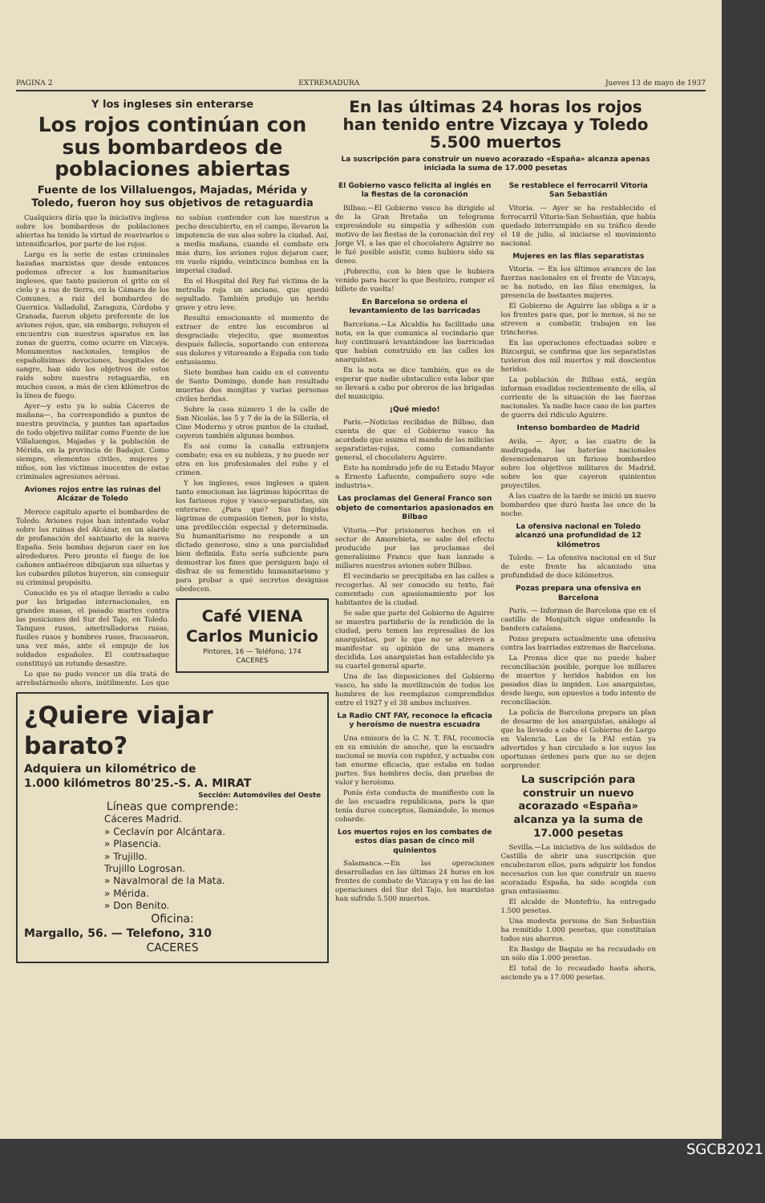PAGINA 2 EXTREMADURA Jueves 13 de mayo de 1937
Y los ingleses sin enterarse
Los rojos continúan con sus bombardeos de poblaciones abiertas
Fuente de los Villaluengos, Majadas, Mérida y Toledo, fueron hoy sus objetivos de retaguardia
Cualquiera diría que la iniciativa inglesa sobre los bombardeos de poblaciones abiertas ha tenido la virtud de reavivarlos o intensificarlos, por parte de los rojos.
Larga es la serie de estas criminales hazañas marxistas que desde entonces podemos ofrecer a los humanitarios ingleses, que tanto pusieron el grito en el cielo y a ras de tierra, en la Cámara de los Comunes, a raíz del bombardeo de Guernica. Valladolid, Zaragoza, Córdoba y Granada, fueron objeto preferente de los aviones rojos, que, sin embargo, rehuyen el encuentro con nuestros aparatos en las zonas de guerra, como ocurre en Vizcaya. Monumentos nacionales, templos de españolísimas devociones, hospitales de sangre, han sido los objetivos de estos raids sobre nuestra retaguardia, en muchos casos, a más de cien kilómetros de la línea de fuego.
Ayer—y esto ya lo sabía Cáceres de mañana—, ha correspondido a puntos de nuestra provincia, y puntos tan apartados de todo objetivo militar como Fuente de los Villaluengos, Majadas y la población de Mérida, en la provincia de Badajoz. Como siempre, elementos civiles, mujeres y niños, son las víctimas inocentes de estas criminales agresiones aéreas.
Aviones rojos entre las ruinas del Alcázar de Toledo
Merece capítulo aparte el bombardeo de Toledo. Aviones rojos han intentado volar sobre las ruinas del Alcázar, en un alarde de profanación del santuario de la nueva España. Seis bombas dejaron caer en los alrededores. Pero pronto el fuego de los cañones antiaéreos dibujaron sus siluetas y los cobardes pilotos huyeron, sin conseguir su criminal propósito.
Conocido es ya el ataque llevado a cabo por las brigadas internacionales, en grandes masas, el pasado martes contra las posiciones del Sur del Tajo, en Toledo. Tanques rusos, ametralladoras rusas, fusiles rusos y hombres rusos, fracasaron, una vez más, ante el empuje de los soldados españoles. El contraataque constituyó un rotundo desastre.
Lo que no pudo vencer un día tratá de arrebatárnoslo ahora, inútilmente. Los que no sabían contender con los nuestros a pecho descubierto, en el campo, llevaron la impotencia de sus alas sobre la ciudad. Así, a media mañana, cuando el combate era más duro, los aviones rojos dejaron caer, en vuelo rápido, veinticinco bombas en la imperial ciudad.
En el Hospital del Rey fué víctima de la metralla roja un anciano, que quedó sepultado. También produjo un herido grave y otro leve.
Resultó emocionante el momento de extraer de entre los escombros al desgraciado viejecito, que momentos después fallecía, soportando con entereza sus dolores y vitoreando a España con todo entusiasmo.
Siete bombas han caído en el convento de Santo Domingo, donde han resultado muertas dos monjitas y varias personas civiles heridas.
Sobre la casa número 1 de la calle de San Nicolás, las 5 y 7 de la de la Sillería, el Cine Moderno y otros puntos de la ciudad, cayeron también algunas bombas.
Es así como la canalla extranjera combate; esa es su nobleza, y no puede ser otra en los profesionales del robo y el crimen.
Y los ingleses, esos ingleses a quien tanto emocionan las lágrimas hipócritas de los fariseos rojos y vasco-separatistas, sin enterarse. ¿Para qué? Sus fingidas lágrimas de compasión tienen, por lo visto, una predilección especial y determinada. Su humanitarismo no responde a un dictado generoso, sino a una parcialidad bien definida. Esto sería suficiente para demostrar los fines que persiguen bajo el disfraz de su fementido humanitarismo y para probar a qué secretos designios obedecen.
Café VIENA
Carlos Municio
Pintores, 16 — Teléfono, 174
CACERES
¿Quiere viajar barato?
Adquiera un kilométrico de
1.000 kilómetros 80'25.-S. A. MIRAT
Sección: Automóviles del Oeste
Líneas que comprende:
Cáceres Madrid.
» Ceclavín por Alcántara.
» Plasencia.
» Trujillo.
Trujillo Logrosan.
» Navalmoral de la Mata.
» Mérida.
» Don Benito.
Oficina:
Margallo, 56. — Telefono, 310
CACERES
En las últimas 24 horas los rojos han tenido entre Vizcaya y Toledo 5.500 muertos
La suscripción para construir un nuevo acorazado «España» alcanza apenas iniciada la suma de 17.000 pesetas
El Gobierno vasco felicita al inglés en la fiestas de la coronación
Bilbao.—El Gobierno vasco ha dirigido al de la Gran Bretaña un telegrama expresándole su simpatía y adhesión con motivo de las fiestas de la coronación del rey Jorge VI, a las que el chocolatero Aguirre no le fué posible asistir, como hubiera sido su deseo.
¡Pobrecito, con lo bien que le hubiera venido para hacer lo que Besteiro, romper el billete de vuelta!
En Barcelona se ordena el levantamiento de las barricadas
Barcelona.—La Alcaldía ha facilitado una nota, en la que comunica al vecindario que hoy continuará levantándose las barricadas que habían construído en las calles los anarquistas.
En la nota se dice también, que es de esperar que nadie obstaculice esta labor que se llevará a cabo por obreros de las brigadas del municipio.
¡Qué miedo!
París.—Noticias recibidas de Bilbao, dan cuenta de que el Gobierno vasco ha acordado que asuma el mando de las milicias separatistas-rojas, como comandante general, el chocolatero Aguirre.
Este ha nombrado jefe de su Estado Mayor a Ernesto Lafuente, compañero suyo «de industria».
Las proclamas del General Franco son objeto de comentarios apasionados en Bilbao
Vitoria.—Por prisioneros hechos en el sector de Amorebieta, se sabe del efecto producido por las proclamas del generalísimo Franco que han lanzado a millares nuestros aviones sobre Bilbao.
El vecindario se precipitaba en las calles a recogerlas. Al ser conocido su texto, fué comentado con apasionamiento por los habitantes de la ciudad.
Se sabe que parte del Gobierno de Aguirre se muestra partidario de la rendición de la ciudad, pero temen las represalias de los anarquistas, por lo que no se atreven a manifestar su opinión de una manera decidida. Los anarquistas han establecido ya su cuartel general aparte.
Una de las disposiciones del Gobierno vasco, ha sido la movilización de todos los hombres de los reemplazos comprendidos entre el 1927 y el 38 ambos inclusives.
La Radio CNT FAY, reconoce la eficacia y heroísmo de nuestra escuadra
Una emisora de la C. N. T. FAI, reconocía en su emisión de anoche, que la escuadra nacional se movía con rapidez, y actuaba con tan enorme eficacia, que estaba en todas partes. Sus hombres decía, dan pruebas de valor y heroísmo.
Ponía ésta conducta de manifiesto con la de las escuadra republicana, para la que tenía duros conceptos, llamándole, lo menos cobarde.
Los muertos rojos en los combates de estos días pasan de cinco mil quinientos
Salamanca.—En las operaciones desarrolladas en las últimas 24 horas en los frentes de combate de Vizcaya y en las de las operaciones del Sur del Tajo, los marxistas han sufrido 5.500 muertos.
Se restablece el ferrocarril Vitoria San Sebastián
Vitoria. — Ayer se ha restablecido el ferrocarril Vitoria-San Sebastián, que había quedado interrumpido en su tráfico desde el 18 de julio, al iniciarse el movimiento nacional.
Mujeres en las filas separatistas
Vitoria. — En los últimos avances de las fuerzas nacionales en el frente de Vizcaya, se ha notado, en las filas enemigas, la presencia de bastantes mujeres.
El Gobierno de Aguirre las obliga a ir a los frentes para que, por lo menos, si no se atreven a combatir, trabajen en las trincheras.
En las operaciones efectuadas sobre e Bizcargui, se confirma que los separatistas tuvieron dos mil muertos y mil doscientos heridos.
La población de Bilbao está, según informan evadidos recientemente de ella, al corriente de la situación de las fuerzas nacionales. Ya nadie hace caso de los partes de guerra del ridículo Aguirre.
Intenso bombardeo de Madrid
Avila. — Ayer, a las cuatro de la madrugada, las baterías nacionales desencadenaron un furioso bombardeo sobre los objetivos militares de Madrid, sobre los que cayeron quinientos proyectiles.
A las cuatro de la tarde se inició un nuevo bombardeo que duró hasta las once de la noche.
La ofensiva nacional en Toledo alcanzó una profundidad de 12 kilómetros
Toledo. — La ofensiva nacional en el Sur de este frente ha alcanzado una profundidad de doce kilómetros.
Pozas prepara una ofensiva en Barcelona
París. — Informan de Barcelona que en el castillo de Monjuitch sigue ondeando la bandera catalana.
Pozas prepara actualmente una ofensiva contra las barriadas extremas de Barcelona.
La Prensa dice que no puede haber reconciliación posible, porque los millares de muertos y heridos habidos en los pasados días lo impiden. Los anarquistas, desde luego, son opuestos a todo intento de reconciliación.
La policía de Barcelona prepara un plan de desarme de los anarquistas, análogo al que ha llevado a cabo el Gobierno de Largo en Valencia. Los de la FAI están ya advertidos y han circulado a los suyos las oportunas órdenes para que no se dejen sorprender.
La suscripción para construir un nuevo acorazado «España» alcanza ya la suma de 17.000 pesetas
Sevilla.—La iniciativa de los soldados de Castilla de abrir una suscripción que encabezaron ellos, para adquirir los fondos necesarios con los que construir un nuevo acorazado España, ha sido acogida con gran entusiasmo.
El alcalde de Montefrío, ha entregado 1.500 pesetas.
Una modesta persona de San Sebastián ha remitido 1.000 pesetas, que constituían todos sus ahorros.
En Basigo de Baquio se ha recaudado en un sólo día 1.000 pesetas.
El total de lo recaudado hasta ahora, asciende ya a 17.000 pesetas.
SGCB2021